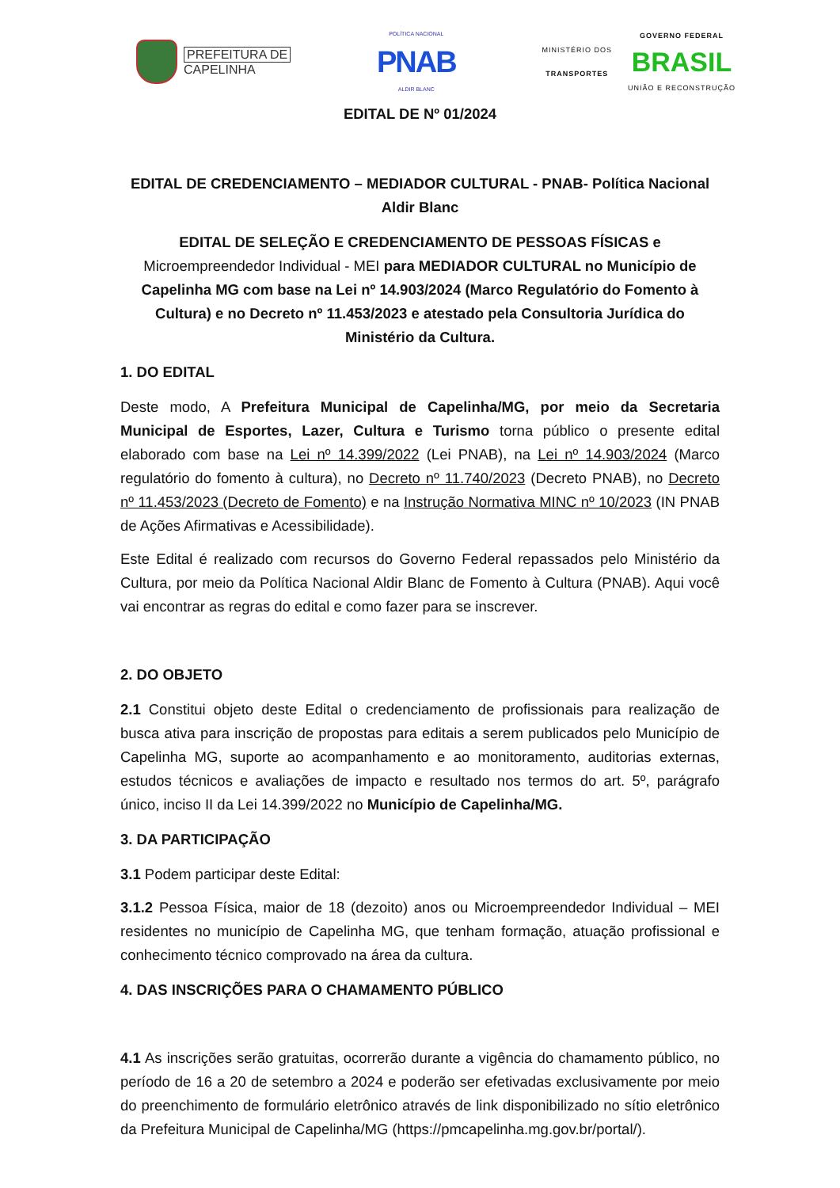PREFEITURA DE
CAPELINHA
POLÍTICA NACIONAL
PNAB
ALDIR BLANC
MINISTÉRIO DOS
TRANSPORTES
GOVERNO FEDERAL
BRASIL
UNIÃO E RECONSTRUÇÃO
EDITAL DE Nº 01/2024
EDITAL DE CREDENCIAMENTO – MEDIADOR CULTURAL - PNAB- Política Nacional Aldir Blanc
EDITAL DE SELEÇÃO E CREDENCIAMENTO DE PESSOAS FÍSICAS e Microempreendedor Individual - MEI para MEDIADOR CULTURAL no Município de Capelinha MG com base na Lei nº 14.903/2024 (Marco Regulatório do Fomento à Cultura) e no Decreto nº 11.453/2023 e atestado pela Consultoria Jurídica do Ministério da Cultura.
1. DO EDITAL
Deste modo, A Prefeitura Municipal de Capelinha/MG, por meio da Secretaria Municipal de Esportes, Lazer, Cultura e Turismo torna público o presente edital elaborado com base na Lei nº 14.399/2022 (Lei PNAB), na Lei nº 14.903/2024 (Marco regulatório do fomento à cultura), no Decreto nº 11.740/2023 (Decreto PNAB), no Decreto nº 11.453/2023 (Decreto de Fomento) e na Instrução Normativa MINC nº 10/2023 (IN PNAB de Ações Afirmativas e Acessibilidade).
Este Edital é realizado com recursos do Governo Federal repassados pelo Ministério da Cultura, por meio da Política Nacional Aldir Blanc de Fomento à Cultura (PNAB). Aqui você vai encontrar as regras do edital e como fazer para se inscrever.
2. DO OBJETO
2.1 Constitui objeto deste Edital o credenciamento de profissionais para realização de busca ativa para inscrição de propostas para editais a serem publicados pelo Município de Capelinha MG, suporte ao acompanhamento e ao monitoramento, auditorias externas, estudos técnicos e avaliações de impacto e resultado nos termos do art. 5º, parágrafo único, inciso II da Lei 14.399/2022 no Município de Capelinha/MG.
3. DA PARTICIPAÇÃO
3.1 Podem participar deste Edital:
3.1.2 Pessoa Física, maior de 18 (dezoito) anos ou Microempreendedor Individual – MEI residentes no município de Capelinha MG, que tenham formação, atuação profissional e conhecimento técnico comprovado na área da cultura.
4. DAS INSCRIÇÕES PARA O CHAMAMENTO PÚBLICO
4.1 As inscrições serão gratuitas, ocorrerão durante a vigência do chamamento público, no período de 16 a 20 de setembro a 2024 e poderão ser efetivadas exclusivamente por meio do preenchimento de formulário eletrônico através de link disponibilizado no sítio eletrônico da Prefeitura Municipal de Capelinha/MG (https://pmcapelinha.mg.gov.br/portal/).